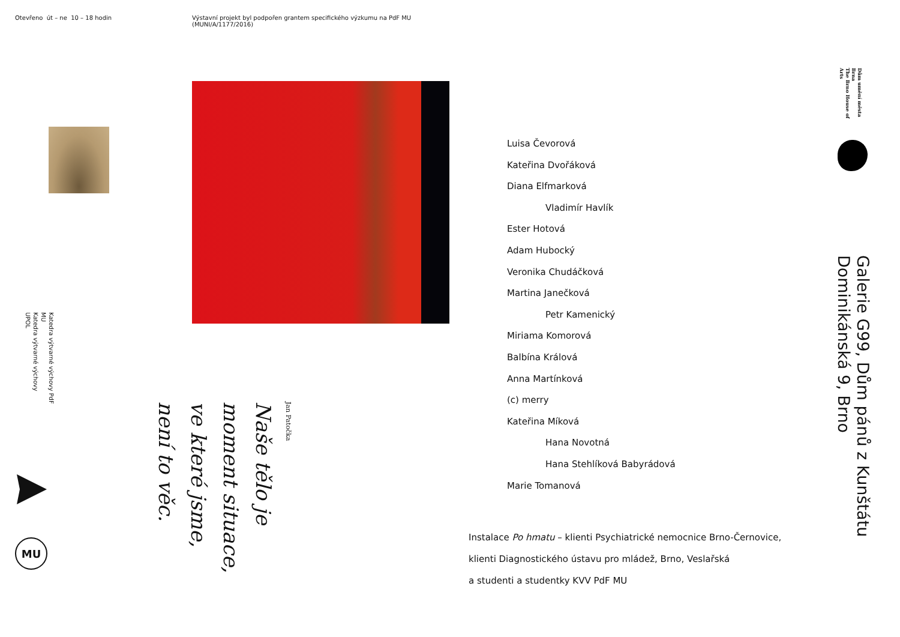Otevřeno út – ne 10 – 18 hodin
Katedra výtvarné výchovy PdF MU
Katedra výtvarné výchovy UPOL
MU
Výstavní projekt byl podpořen grantem specifického výzkumu na PdF MU (MUNI/A/1177/2016)
Naše tělo je
moment situace,
ve které jsme,
není to věc.
Jan Patočka
Luisa Čevorová
Kateřina Dvořáková
Diana Elfmarková
Vladimír Havlík
Ester Hotová
Adam Hubocký
Veronika Chudáčková
Martina Janečková
Petr Kamenický
Miriama Komorová
Balbína Králová
Anna Martínková
(c) merry
Kateřina Míková
Hana Novotná
Hana Stehlíková Babyrádová
Marie Tomanová
Instalace Po hmatu – klienti Psychiatrické nemocnice Brno-Černovice,
klienti Diagnostického ústavu pro mládež, Brno, Veslařská
a studenti a studentky KVV PdF MU
Dům umění města Brna
The Brno House of Arts
Galerie G99, Dům pánů z Kunštátu
Dominikánská 9, Brno